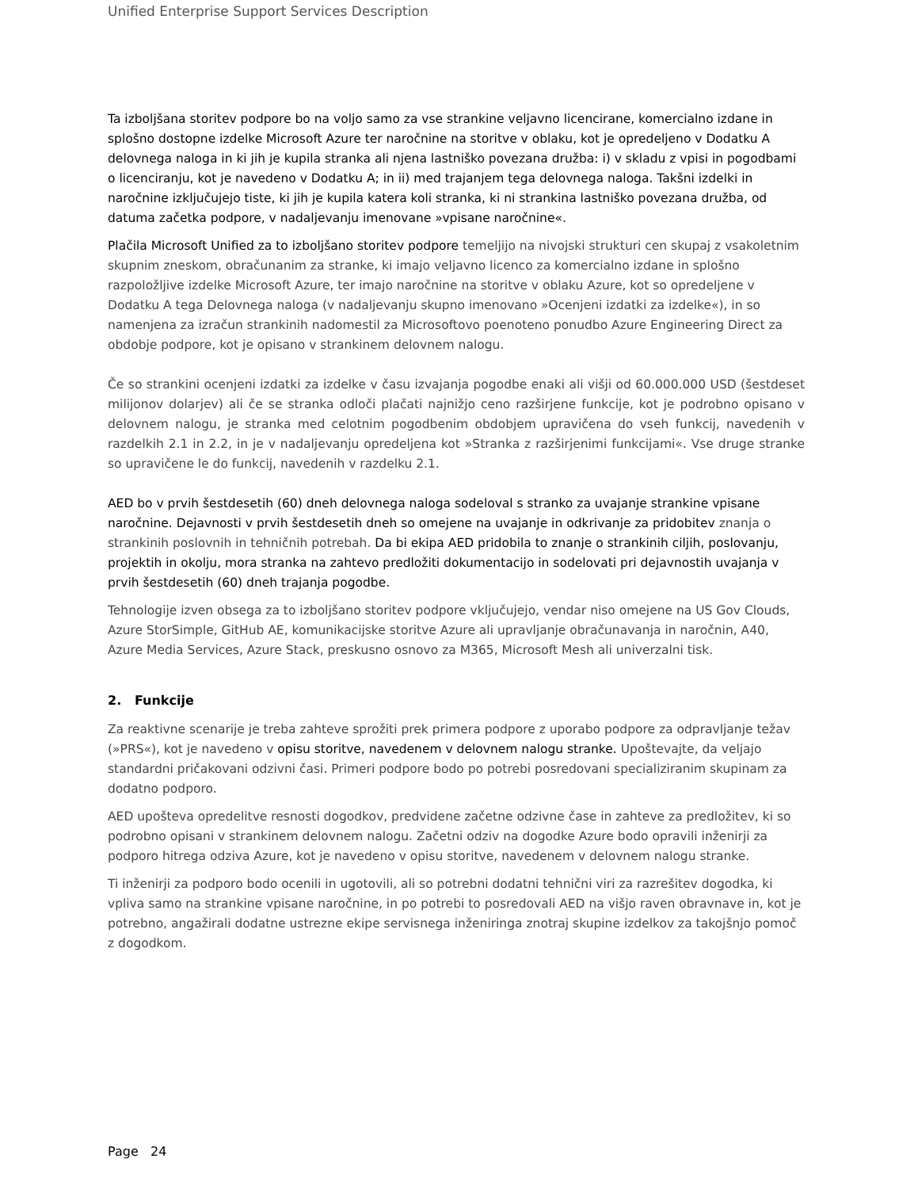Unified Enterprise Support Services Description
Ta izboljšana storitev podpore bo na voljo samo za vse strankine veljavno licencirane, komercialno izdane in splošno dostopne izdelke Microsoft Azure ter naročnine na storitve v oblaku, kot je opredeljeno v Dodatku A delovnega naloga in ki jih je kupila stranka ali njena lastniško povezana družba: i) v skladu z vpisi in pogodbami o licenciranju, kot je navedeno v Dodatku A; in ii) med trajanjem tega delovnega naloga. Takšni izdelki in naročnine izključujejo tiste, ki jih je kupila katera koli stranka, ki ni strankina lastniško povezana družba, od datuma začetka podpore, v nadaljevanju imenovane »vpisane naročnine«.
Plačila Microsoft Unified za to izboljšano storitev podpore temeljijo na nivojski strukturi cen skupaj z vsakoletnim skupnim zneskom, obračunanim za stranke, ki imajo veljavno licenco za komercialno izdane in splošno razpoložljive izdelke Microsoft Azure, ter imajo naročnine na storitve v oblaku Azure, kot so opredeljene v Dodatku A tega Delovnega naloga (v nadaljevanju skupno imenovano »Ocenjeni izdatki za izdelke«), in so namenjena za izračun strankinih nadomestil za Microsoftovo poenoteno ponudbo Azure Engineering Direct za obdobje podpore, kot je opisano v strankinem delovnem nalogu.
Če so strankini ocenjeni izdatki za izdelke v času izvajanja pogodbe enaki ali višji od 60.000.000 USD (šestdeset milijonov dolarjev) ali če se stranka odloči plačati najnižjo ceno razširjene funkcije, kot je podrobno opisano v delovnem nalogu, je stranka med celotnim pogodbenim obdobjem upravičena do vseh funkcij, navedenih v razdelkih 2.1 in 2.2, in je v nadaljevanju opredeljena kot »Stranka z razširjenimi funkcijami«. Vse druge stranke so upravičene le do funkcij, navedenih v razdelku 2.1.
AED bo v prvih šestdesetih (60) dneh delovnega naloga sodeloval s stranko za uvajanje strankine vpisane naročnine. Dejavnosti v prvih šestdesetih dneh so omejene na uvajanje in odkrivanje za pridobitev znanja o strankinih poslovnih in tehničnih potrebah. Da bi ekipa AED pridobila to znanje o strankinih ciljih, poslovanju, projektih in okolju, mora stranka na zahtevo predložiti dokumentacijo in sodelovati pri dejavnostih uvajanja v prvih šestdesetih (60) dneh trajanja pogodbe.
Tehnologije izven obsega za to izboljšano storitev podpore vključujejo, vendar niso omejene na US Gov Clouds, Azure StorSimple, GitHub AE, komunikacijske storitve Azure ali upravljanje obračunavanja in naročnin, A40, Azure Media Services, Azure Stack, preskusno osnovo za M365, Microsoft Mesh ali univerzalni tisk.
2. Funkcije
Za reaktivne scenarije je treba zahteve sprožiti prek primera podpore z uporabo podpore za odpravljanje težav (»PRS«), kot je navedeno v opisu storitve, navedenem v delovnem nalogu stranke. Upoštevajte, da veljajo standardni pričakovani odzivni časi. Primeri podpore bodo po potrebi posredovani specializiranim skupinam za dodatno podporo.
AED upošteva opredelitve resnosti dogodkov, predvidene začetne odzivne čase in zahteve za predložitev, ki so podrobno opisani v strankinem delovnem nalogu. Začetni odziv na dogodke Azure bodo opravili inženirji za podporo hitrega odziva Azure, kot je navedeno v opisu storitve, navedenem v delovnem nalogu stranke.
Ti inženirji za podporo bodo ocenili in ugotovili, ali so potrebni dodatni tehnični viri za razrešitev dogodka, ki vpliva samo na strankine vpisane naročnine, in po potrebi to posredovali AED na višjo raven obravnave in, kot je potrebno, angažirali dodatne ustrezne ekipe servisnega inženiringa znotraj skupine izdelkov za takojšnjo pomoč z dogodkom.
Page 24